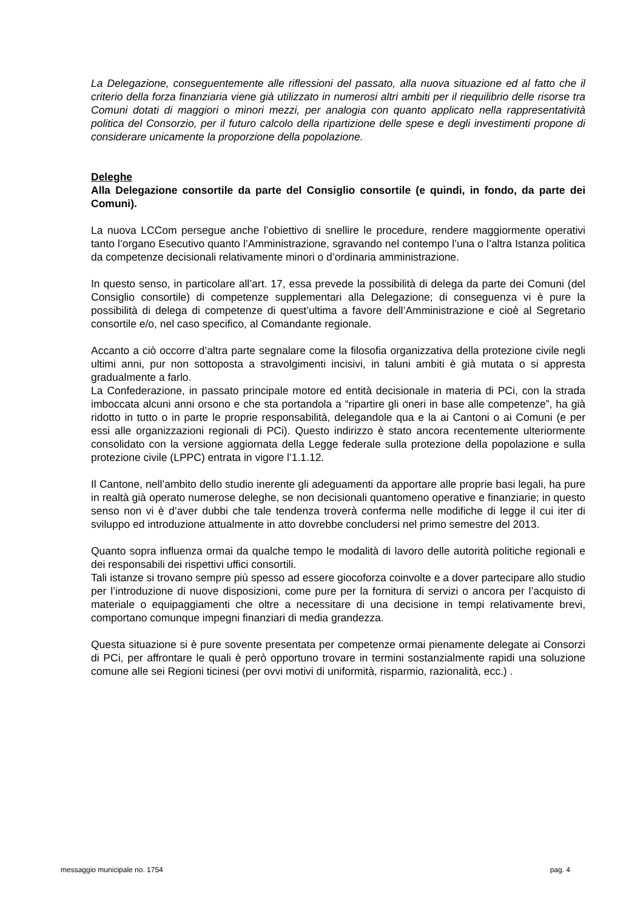La Delegazione, conseguentemente alle riflessioni del passato, alla nuova situazione ed al fatto che il criterio della forza finanziaria viene già utilizzato in numerosi altri ambiti per il riequilibrio delle risorse tra Comuni dotati di maggiori o minori mezzi, per analogia con quanto applicato nella rappresentatività politica del Consorzio, per il futuro calcolo della ripartizione delle spese e degli investimenti propone di considerare unicamente la proporzione della popolazione.
Deleghe
Alla Delegazione consortile da parte del Consiglio consortile (e quindi, in fondo, da parte dei Comuni).
La nuova LCCom persegue anche l’obiettivo di snellire le procedure, rendere maggiormente operativi tanto l’organo Esecutivo quanto l’Amministrazione, sgravando nel contempo l’una o l’altra Istanza politica da competenze decisionali relativamente minori o d’ordinaria amministrazione.
In questo senso, in particolare all’art. 17, essa prevede la possibilità di delega da parte dei Comuni (del Consiglio consortile) di competenze supplementari alla Delegazione; di conseguenza vi è pure la possibilità di delega di competenze di quest’ultima a favore dell’Amministrazione e cioè al Segretario consortile e/o, nel caso specifico, al Comandante regionale.
Accanto a ciò occorre d’altra parte segnalare come la filosofia organizzativa della protezione civile negli ultimi anni, pur non sottoposta a stravolgimenti incisivi, in taluni ambiti è già mutata o si appresta gradualmente a farlo.
La Confederazione, in passato principale motore ed entità decisionale in materia di PCi, con la strada imboccata alcuni anni orsono e che sta portandola a “ripartire gli oneri in base alle competenze”, ha già ridotto in tutto o in parte le proprie responsabilità, delegandole qua e la ai Cantoni o ai Comuni (e per essi alle organizzazioni regionali di PCi). Questo indirizzo è stato ancora recentemente ulteriormente consolidato con la versione aggiornata della Legge federale sulla protezione della popolazione e sulla protezione civile (LPPC) entrata in vigore l’1.1.12.
Il Cantone, nell’ambito dello studio inerente gli adeguamenti da apportare alle proprie basi legali, ha pure in realtà già operato numerose deleghe, se non decisionali quantomeno operative e finanziarie; in questo senso non vi è d’aver dubbi che tale tendenza troverà conferma nelle modifiche di legge il cui iter di sviluppo ed introduzione attualmente in atto dovrebbe concludersi nel primo semestre del 2013.
Quanto sopra influenza ormai da qualche tempo le modalità di lavoro delle autorità politiche regionali e dei responsabili dei rispettivi uffici consortili.
Tali istanze si trovano sempre più spesso ad essere giocoforza coinvolte e a dover partecipare allo studio per l’introduzione di nuove disposizioni, come pure per la fornitura di servizi o ancora per l’acquisto di materiale o equipaggiamenti che oltre a necessitare di una decisione in tempi relativamente brevi, comportano comunque impegni finanziari di media grandezza.
Questa situazione si è pure sovente presentata per competenze ormai pienamente delegate ai Consorzi di PCi, per affrontare le quali è però opportuno trovare in termini sostanzialmente rapidi una soluzione comune alle sei Regioni ticinesi (per ovvi motivi di uniformità, risparmio, razionalità, ecc.) .
messaggio municipale no. 1754 pag. 4